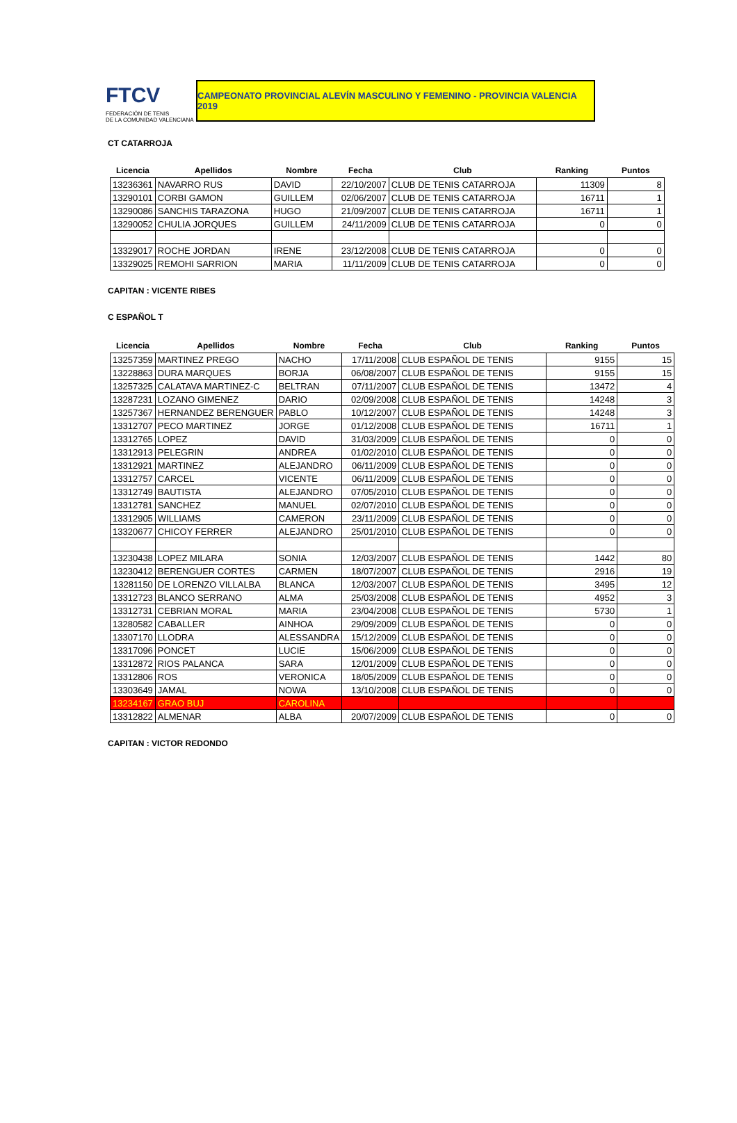FTCV
FEDERACIÓN DE TENIS
DE LA COMUNIDAD VALENCIANA
CAMPEONATO PROVINCIAL ALEVÍN MASCULINO Y FEMENINO - PROVINCIA VALENCIA 2019
CT CATARROJA
| Licencia | Apellidos | Nombre | Fecha | Club | Ranking | Puntos |
| --- | --- | --- | --- | --- | --- | --- |
| 13236361 | NAVARRO RUS | DAVID | 22/10/2007 | CLUB DE TENIS CATARROJA | 11309 | 8 |
| 13290101 | CORBI GAMON | GUILLEM | 02/06/2007 | CLUB DE TENIS CATARROJA | 16711 | 1 |
| 13290086 | SANCHIS TARAZONA | HUGO | 21/09/2007 | CLUB DE TENIS CATARROJA | 16711 | 1 |
| 13290052 | CHULIA JORQUES | GUILLEM | 24/11/2009 | CLUB DE TENIS CATARROJA | 0 | 0 |
| 13329017 | ROCHE JORDAN | IRENE | 23/12/2008 | CLUB DE TENIS CATARROJA | 0 | 0 |
| 13329025 | REMOHI SARRION | MARIA | 11/11/2009 | CLUB DE TENIS CATARROJA | 0 | 0 |
CAPITAN : VICENTE RIBES
C ESPAÑOL T
| Licencia | Apellidos | Nombre | Fecha | Club | Ranking | Puntos |
| --- | --- | --- | --- | --- | --- | --- |
| 13257359 | MARTINEZ PREGO | NACHO | 17/11/2008 | CLUB ESPAÑOL DE TENIS | 9155 | 15 |
| 13228863 | DURA MARQUES | BORJA | 06/08/2007 | CLUB ESPAÑOL DE TENIS | 9155 | 15 |
| 13257325 | CALATAVA MARTINEZ-C | BELTRAN | 07/11/2007 | CLUB ESPAÑOL DE TENIS | 13472 | 4 |
| 13287231 | LOZANO GIMENEZ | DARIO | 02/09/2008 | CLUB ESPAÑOL DE TENIS | 14248 | 3 |
| 13257367 | HERNANDEZ BERENGUER | PABLO | 10/12/2007 | CLUB ESPAÑOL DE TENIS | 14248 | 3 |
| 13312707 | PECO MARTINEZ | JORGE | 01/12/2008 | CLUB ESPAÑOL DE TENIS | 16711 | 1 |
| 13312765 | LOPEZ | DAVID | 31/03/2009 | CLUB ESPAÑOL DE TENIS | 0 | 0 |
| 13312913 | PELEGRIN | ANDREA | 01/02/2010 | CLUB ESPAÑOL DE TENIS | 0 | 0 |
| 13312921 | MARTINEZ | ALEJANDRO | 06/11/2009 | CLUB ESPAÑOL DE TENIS | 0 | 0 |
| 13312757 | CARCEL | VICENTE | 06/11/2009 | CLUB ESPAÑOL DE TENIS | 0 | 0 |
| 13312749 | BAUTISTA | ALEJANDRO | 07/05/2010 | CLUB ESPAÑOL DE TENIS | 0 | 0 |
| 13312781 | SANCHEZ | MANUEL | 02/07/2010 | CLUB ESPAÑOL DE TENIS | 0 | 0 |
| 13312905 | WILLIAMS | CAMERON | 23/11/2009 | CLUB ESPAÑOL DE TENIS | 0 | 0 |
| 13320677 | CHICOY FERRER | ALEJANDRO | 25/01/2010 | CLUB ESPAÑOL DE TENIS | 0 | 0 |
| 13230438 | LOPEZ MILARA | SONIA | 12/03/2007 | CLUB ESPAÑOL DE TENIS | 1442 | 80 |
| 13230412 | BERENGUER CORTES | CARMEN | 18/07/2007 | CLUB ESPAÑOL DE TENIS | 2916 | 19 |
| 13281150 | DE LORENZO VILLALBA | BLANCA | 12/03/2007 | CLUB ESPAÑOL DE TENIS | 3495 | 12 |
| 13312723 | BLANCO SERRANO | ALMA | 25/03/2008 | CLUB ESPAÑOL DE TENIS | 4952 | 3 |
| 13312731 | CEBRIAN MORAL | MARIA | 23/04/2008 | CLUB ESPAÑOL DE TENIS | 5730 | 1 |
| 13280582 | CABALLER | AINHOA | 29/09/2009 | CLUB ESPAÑOL DE TENIS | 0 | 0 |
| 13307170 | LLODRA | ALESSANDRA | 15/12/2009 | CLUB ESPAÑOL DE TENIS | 0 | 0 |
| 13317096 | PONCET | LUCIE | 15/06/2009 | CLUB ESPAÑOL DE TENIS | 0 | 0 |
| 13312872 | RIOS PALANCA | SARA | 12/01/2009 | CLUB ESPAÑOL DE TENIS | 0 | 0 |
| 13312806 | ROS | VERONICA | 18/05/2009 | CLUB ESPAÑOL DE TENIS | 0 | 0 |
| 13303649 | JAMAL | NOWA | 13/10/2008 | CLUB ESPAÑOL DE TENIS | 0 | 0 |
| 13234167 | GRAO BUJ | CAROLINA | | | | |
| 13312822 | ALMENAR | ALBA | 20/07/2009 | CLUB ESPAÑOL DE TENIS | 0 | 0 |
CAPITAN : VICTOR REDONDO